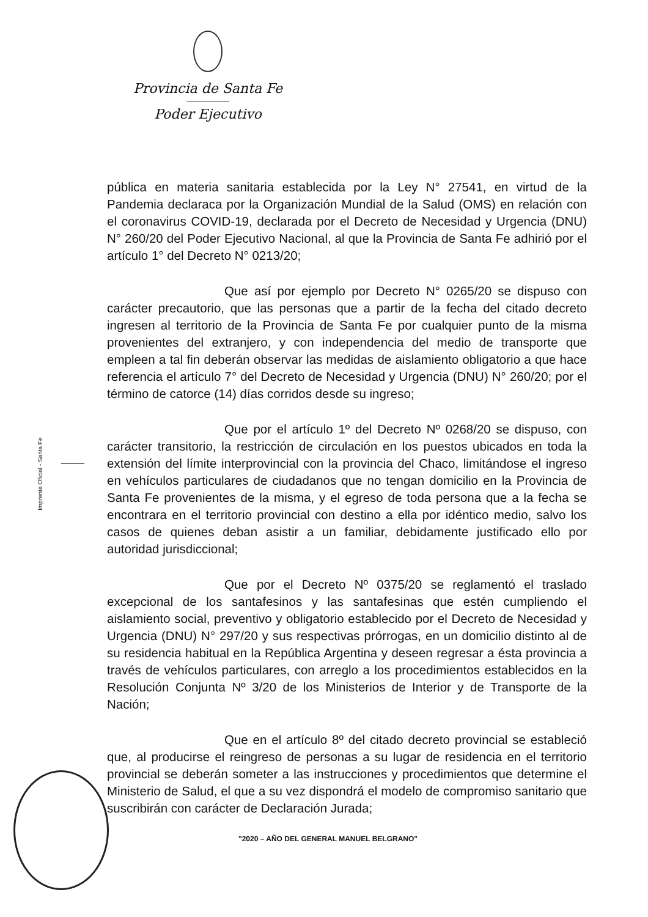Provincia de Santa Fe
Poder Ejecutivo
Imprenta Oficial - Santa Fe
pública en materia sanitaria establecida por la Ley N° 27541, en virtud de la Pandemia declaraca por la Organización Mundial de la Salud (OMS) en relación con el coronavirus COVID-19, declarada por el Decreto de Necesidad y Urgencia (DNU) N° 260/20 del Poder Ejecutivo Nacional, al que la Provincia de Santa Fe adhirió por el artículo 1° del Decreto N° 0213/20;
Que así por ejemplo por Decreto N° 0265/20 se dispuso con carácter precautorio, que las personas que a partir de la fecha del citado decreto ingresen al territorio de la Provincia de Santa Fe por cualquier punto de la misma provenientes del extranjero, y con independencia del medio de transporte que empleen a tal fin deberán observar las medidas de aislamiento obligatorio a que hace referencia el artículo 7° del Decreto de Necesidad y Urgencia (DNU) N° 260/20; por el término de catorce (14) días corridos desde su ingreso;
Que por el artículo 1º del Decreto Nº 0268/20 se dispuso, con carácter transitorio, la restricción de circulación en los puestos ubicados en toda la extensión del límite interprovincial con la provincia del Chaco, limitándose el ingreso en vehículos particulares de ciudadanos que no tengan domicilio en la Provincia de Santa Fe provenientes de la misma, y el egreso de toda persona que a la fecha se encontrara en el territorio provincial con destino a ella por idéntico medio, salvo los casos de quienes deban asistir a un familiar, debidamente justificado ello por autoridad jurisdiccional;
Que por el Decreto Nº 0375/20 se reglamentó el traslado excepcional de los santafesinos y las santafesinas que estén cumpliendo el aislamiento social, preventivo y obligatorio establecido por el Decreto de Necesidad y Urgencia (DNU) N° 297/20 y sus respectivas prórrogas, en un domicilio distinto al de su residencia habitual en la República Argentina y deseen regresar a ésta provincia a través de vehículos particulares, con arreglo a los procedimientos establecidos en la Resolución Conjunta Nº 3/20 de los Ministerios de Interior y de Transporte de la Nación;
Que en el artículo 8º del citado decreto provincial se estableció que, al producirse el reingreso de personas a su lugar de residencia en el territorio provincial se deberán someter a las instrucciones y procedimientos que determine el Ministerio de Salud, el que a su vez dispondrá el modelo de compromiso sanitario que suscribirán con carácter de Declaración Jurada;
"2020 – AÑO DEL GENERAL MANUEL BELGRANO"